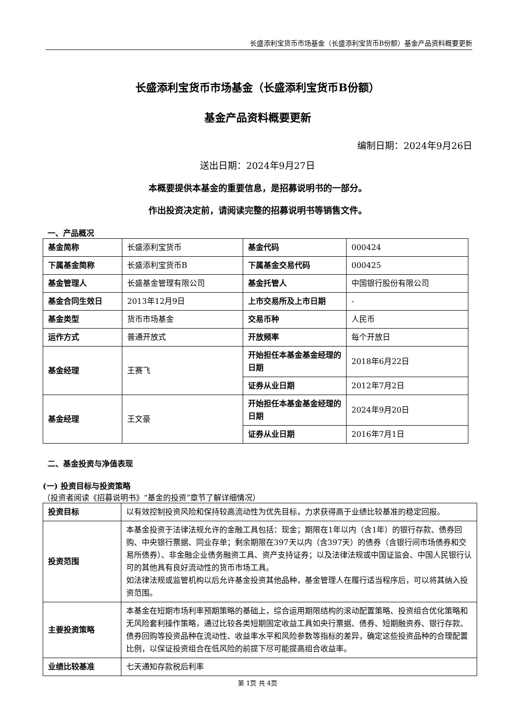长盛添利宝货币市场基金（长盛添利宝货币B份额）基金产品资料概要更新
长盛添利宝货币市场基金（长盛添利宝货币B份额）
基金产品资料概要更新
编制日期：2024年9月26日
送出日期：2024年9月27日
本概要提供本基金的重要信息，是招募说明书的一部分。
作出投资决定前，请阅读完整的招募说明书等销售文件。
一、产品概况
| 基金简称 | 长盛添利宝货币 | 基金代码 | 000424 |
| 下属基金简称 | 长盛添利宝货币B | 下属基金交易代码 | 000425 |
| 基金管理人 | 长盛基金管理有限公司 | 基金托管人 | 中国银行股份有限公司 |
| 基金合同生效日 | 2013年12月9日 | 上市交易所及上市日期 | - |
| 基金类型 | 货币市场基金 | 交易币种 | 人民币 |
| 运作方式 | 普通开放式 | 开放频率 | 每个开放日 |
| 基金经理 | 王赛飞 | 开始担任本基金基金经理的日期 | 2018年6月22日 |
| | | 证券从业日期 | 2012年7月2日 |
| 基金经理 | 王文豪 | 开始担任本基金基金经理的日期 | 2024年9月20日 |
| | | 证券从业日期 | 2016年7月1日 |
二、基金投资与净值表现
(一) 投资目标与投资策略
（投资者阅读《招募说明书》“基金的投资”章节了解详细情况）
| 投资目标 | 以有效控制投资风险和保持较高流动性为优先目标，力求获得高于业绩比较基准的稳定回报。 |
| 投资范围 | 本基金投资于法律法规允许的金融工具包括：现金；期限在1年以内（含1年）的银行存款、债券回购、中央银行票据、同业存单；剩余期限在397天以内（含397天）的债券（含银行间市场债券和交易所债券）、非金融企业债务融资工具、资产支持证券；以及法律法规或中国证监会、中国人民银行认可的其他具有良好流动性的货币市场工具。 如法律法规或监管机构以后允许基金投资其他品种，基金管理人在履行适当程序后，可以将其纳入投资范围。 |
| 主要投资策略 | 本基金在短期市场利率预期策略的基础上，综合运用期限结构的滚动配置策略、投资组合优化策略和无风险套利操作策略，通过比较各类短期固定收益工具如央行票据、债券、短期融资券、银行存款、债券回购等投资品种在流动性、收益率水平和风险参数等指标的差异，确定这些投资品种的合理配置比例，以保证投资组合在低风险的前提下尽可能提高组合收益率。 |
| 业绩比较基准 | 七天通知存款税后利率 |
第 1页 共 4页